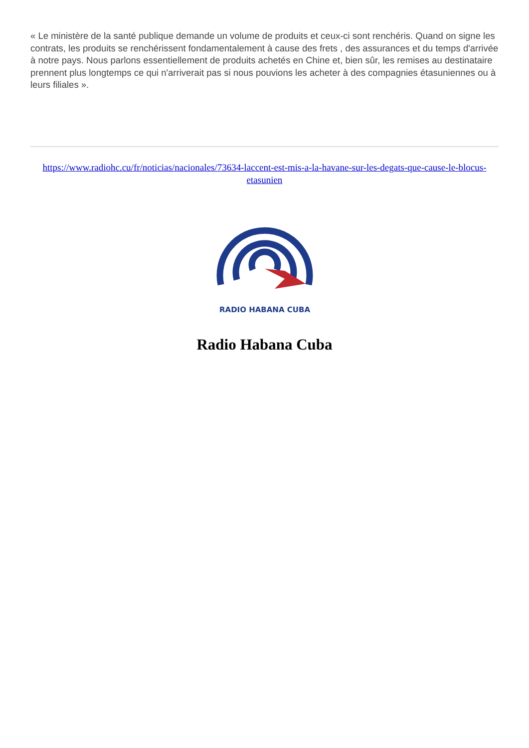« Le ministère de la santé publique demande un volume de produits et ceux-ci sont renchéris. Quand on signe les contrats, les produits se renchérissent fondamentalement à cause des frets , des assurances et du temps d'arrivée à notre pays. Nous parlons essentiellement de produits achetés en Chine et, bien sûr, les remises au destinataire prennent plus longtemps ce qui n'arriverait pas si nous pouvions les acheter à des compagnies étasuniennes ou à leurs filiales ».
https://www.radiohc.cu/fr/noticias/nacionales/73634-laccent-est-mis-a-la-havane-sur-les-degats-que-cause-le-blocus-etasunien
RADIO HABANA CUBA
Radio Habana Cuba